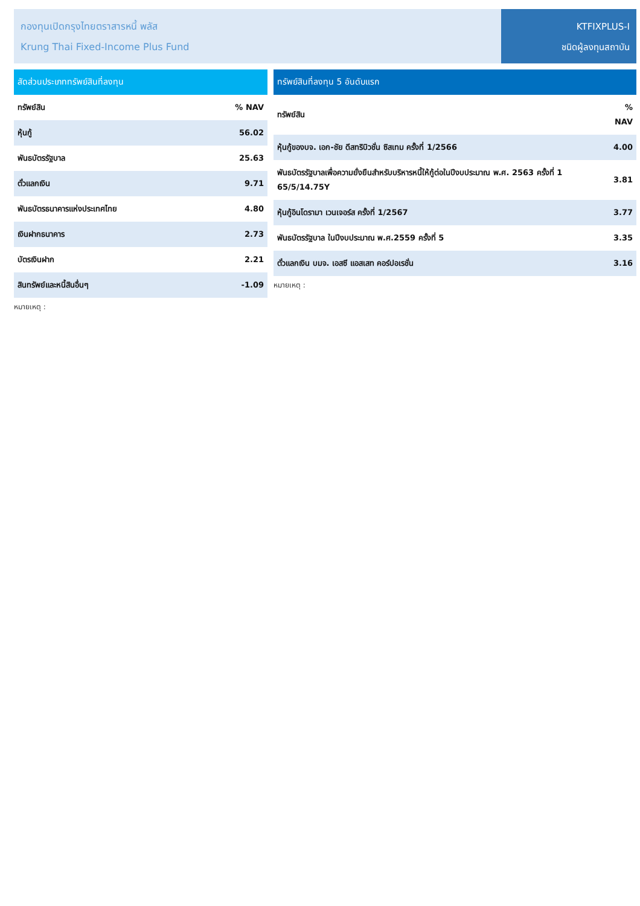กองทุนเปิดกรุงไทยตราสารหนี้ พลัส
Krung Thai Fixed-Income Plus Fund
KTFIXPLUS-I
ชนิดผู้ลงทุนสถาบัน
สัดส่วนประเภททรัพย์สินที่ลงทุน
| ทรัพย์สิน | % NAV |
| --- | --- |
| หุ้นกู้ | 56.02 |
| พันธบัตรรัฐบาล | 25.63 |
| ตั๋วแลกเงิน | 9.71 |
| พันธบัตรธนาคารแห่งประเทศไทย | 4.80 |
| เงินฝากธนาคาร | 2.73 |
| บัตรเงินฝาก | 2.21 |
| สินทรัพย์และหนี้สินอื่นๆ | -1.09 |
หมายเหตุ :
ทรัพย์สินที่ลงทุน 5 อันดับแรก
| ทรัพย์สิน | % NAV |
| --- | --- |
| หุ้นกู้ของบจ. เอก-ชัย ดีสทริบิวชั่น ซิสเทม ครั้งที่ 1/2566 | 4.00 |
| พันธบัตรรัฐบาลเพื่อความยั่งยืนสำหรับบริหารหนี้ให้กู้ต่อในปีงบประมาณ พ.ศ. 2563 ครั้งที่ 1 65/5/14.75Y | 3.81 |
| หุ้นกู้อินโดรามา เวนเจอร์ส ครั้งที่ 1/2567 | 3.77 |
| พันธบัตรรัฐบาล ในปีงบประมาณ พ.ศ.2559 ครั้งที่ 5 | 3.35 |
| ตั๋วแลกเงิน บมจ. เอสซี แอสเสท คอร์ปอเรชั่น | 3.16 |
หมายเหตุ :